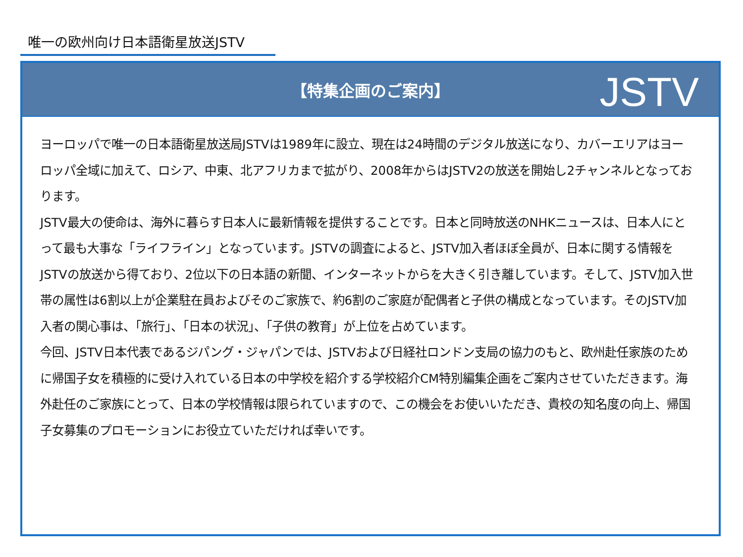唯一の欧州向け日本語衛星放送JSTV
【特集企画のご案内】
JSTV
ヨーロッパで唯一の日本語衛星放送局JSTVは1989年に設立、現在は24時間のデジタル放送になり、カバーエリアはヨーロッパ全域に加えて、ロシア、中東、北アフリカまで拡がり、2008年からはJSTV2の放送を開始し2チャンネルとなっております。
JSTV最大の使命は、海外に暮らす日本人に最新情報を提供することです。日本と同時放送のNHKニュースは、日本人にとって最も大事な「ライフライン」となっています。JSTVの調査によると、JSTV加入者ほぼ全員が、日本に関する情報をJSTVの放送から得ており、2位以下の日本語の新聞、インターネットからを大きく引き離しています。そして、JSTV加入世帯の属性は6割以上が企業駐在員およびそのご家族で、約6割のご家庭が配偶者と子供の構成となっています。そのJSTV加入者の関心事は、「旅行」、「日本の状況」、「子供の教育」が上位を占めています。
今回、JSTV日本代表であるジパング・ジャパンでは、JSTVおよび日経社ロンドン支局の協力のもと、欧州赴任家族のために帰国子女を積極的に受け入れている日本の中学校を紹介する学校紹介CM特別編集企画をご案内させていただきます。海外赴任のご家族にとって、日本の学校情報は限られていますので、この機会をお使いいただき、貴校の知名度の向上、帰国子女募集のプロモーションにお役立ていただければ幸いです。